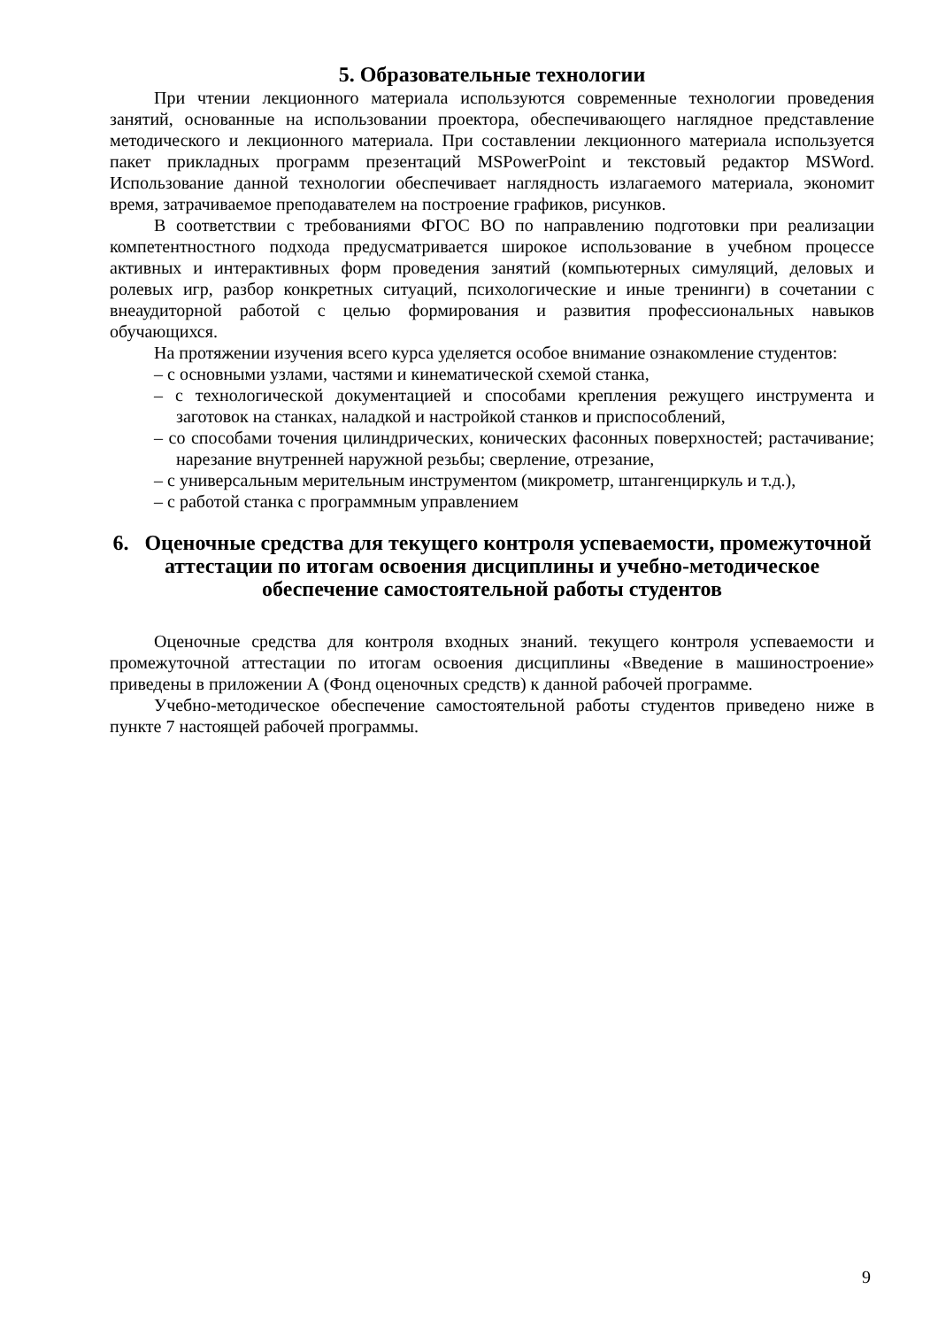5. Образовательные технологии
При чтении лекционного материала используются современные технологии проведения занятий, основанные на использовании проектора, обеспечивающего наглядное представление методического и лекционного материала. При составлении лекционного материала используется пакет прикладных программ презентаций MSPowerPoint и текстовый редактор MSWord. Использование данной технологии обеспечивает наглядность излагаемого материала, экономит время, затрачиваемое преподавателем на построение графиков, рисунков.
В соответствии с требованиями ФГОС ВО по направлению подготовки при реализации компетентностного подхода предусматривается широкое использование в учебном процессе активных и интерактивных форм проведения занятий (компьютерных симуляций, деловых и ролевых игр, разбор конкретных ситуаций, психологические и иные тренинги) в сочетании с внеаудиторной работой с целью формирования и развития профессиональных навыков обучающихся.
На протяжении изучения всего курса уделяется особое внимание ознакомление студентов:
– с основными узлами, частями и кинематической схемой станка,
– с технологической документацией и способами крепления режущего инструмента и заготовок на станках, наладкой и настройкой станков и приспособлений,
– со способами точения цилиндрических, конических фасонных поверхностей; растачивание; нарезание внутренней наружной резьбы; сверление, отрезание,
– с универсальным мерительным инструментом (микрометр, штангенциркуль и т.д.),
– с работой станка с программным управлением
6. Оценочные средства для текущего контроля успеваемости, промежуточной аттестации по итогам освоения дисциплины и учебно-методическое обеспечение самостоятельной работы студентов
Оценочные средства для контроля входных знаний. текущего контроля успеваемости и промежуточной аттестации по итогам освоения дисциплины «Введение в машиностроение» приведены в приложении А (Фонд оценочных средств) к данной рабочей программе.
Учебно-методическое обеспечение самостоятельной работы студентов приведено ниже в пункте 7 настоящей рабочей программы.
9